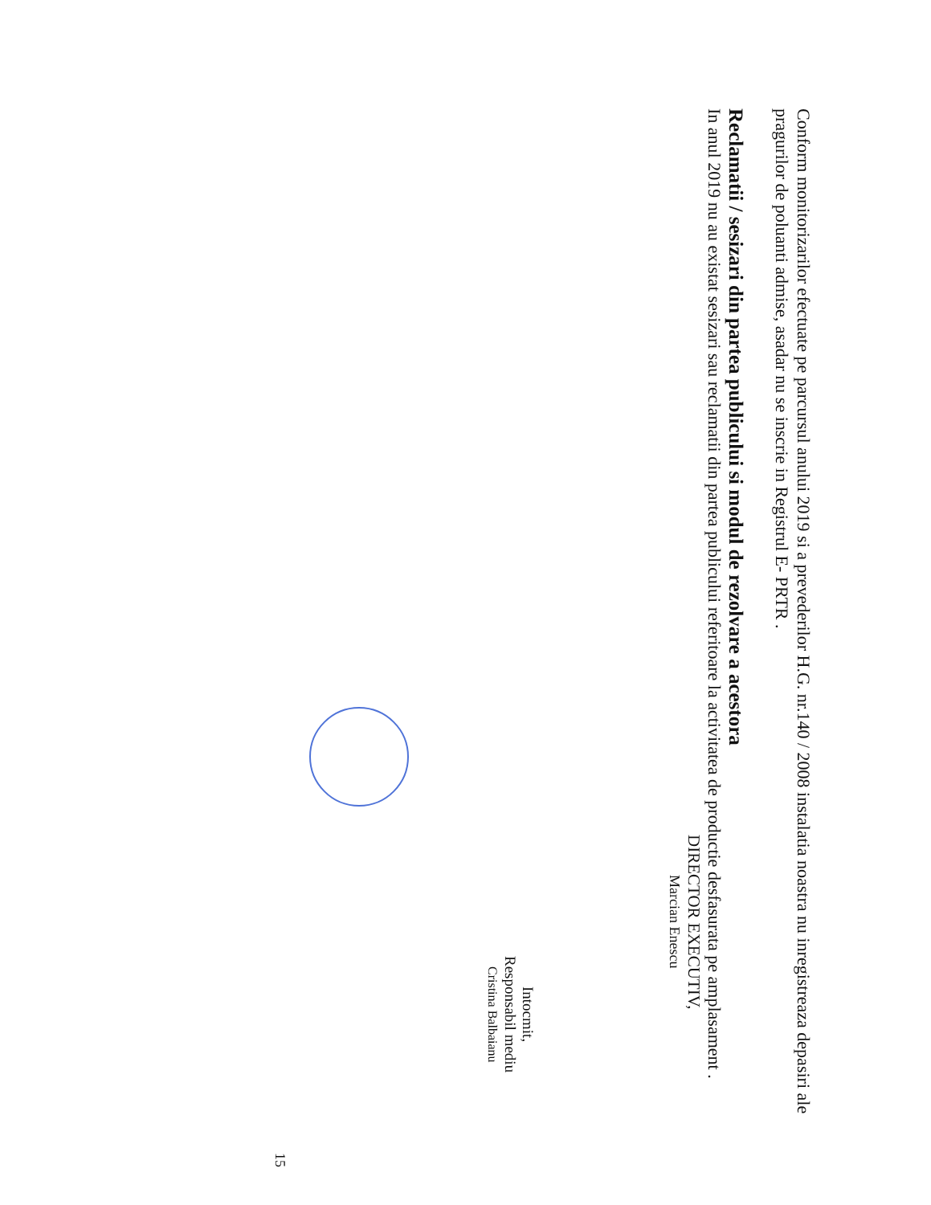Conform monitorizarilor efectuate pe parcursul anului 2019 si a prevederilor H.G. nr.140 / 2008 instalatia noastra nu inregistreaza depasiri ale pragurilor de poluanti admise, asadar nu se inscrie in Registrul E- PRTR .
Reclamatii / sesizari din partea publicului si modul de rezolvare a acestora
In anul 2019 nu au existat sesizari sau reclamatii din partea publicului referitoare la activitatea de productie desfasurata pe amplasament .
DIRECTOR EXECUTIV,
Marcian Enescu
Intocmit,
Responsabil mediu
Cristina Balbaianu
15